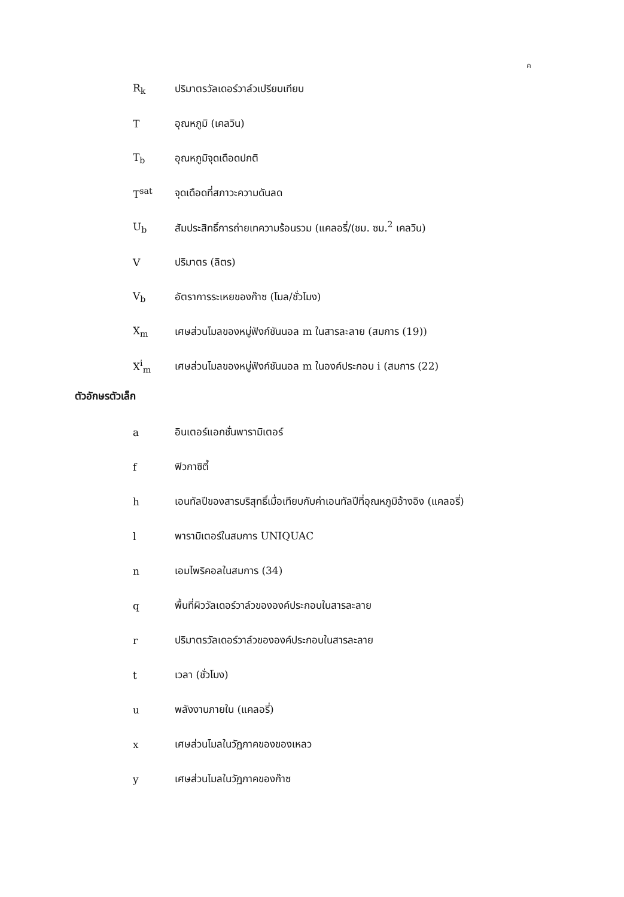ค
R<sub>k</sub>
ปริมาตรวัลเดอร์วาล์วเปรียบเทียบ
T อุณหภูมิ (เคลวิน)
T<sub>b</sub> อุณหภูมิจุดเดือดปกติ
T<sup>sat</sup> จุดเดือดที่สภาวะความดันลด
U<sub>b</sub>
สัมประสิทธิ์การถ่ายเทความร้อนรวม (แคลอรี่/(ชม. ซม.<sup>2</sup> เคลวิน)
V ปริมาตร (ลิตร)
V<sub>b</sub>
อัตราการระเหยของก๊าซ (โมล/ชั่วโมง)
X<sub>m</sub>
เศษส่วนโมลของหมู่ฟังก์ชันนอล m ในสารละลาย (สมการ (19))
X<sup>i</sup><sub>m</sub>
เศษส่วนโมลของหมู่ฟังก์ชันนอล m ในองค์ประกอบ i (สมการ (22)
ตัวอักษรตัวเล็ก
a อินเตอร์แอกชั่นพารามิเตอร์
f ฟิวกาซิตี้
h
เอนทัลปีของสารบริสุทธิ์เมื่อเทียบกับค่าเอนทัลปีที่อุณหภูมิอ้างอิง (แคลอรี่)
l พารามิเตอร์ในสมการ UNIQUAC
n เอมไพริคอลในสมการ (34)
q
พื้นที่ผิววัลเดอร์วาล์วขององค์ประกอบในสารละลาย
r
ปริมาตรวัลเดอร์วาล์วขององค์ประกอบในสารละลาย
t เวลา (ชั่วโมง)
u พลังงานภายใน (แคลอรี่)
x เศษส่วนโมลในวัฏภาคของของเหลว
y เศษส่วนโมลในวัฏภาคของก๊าซ